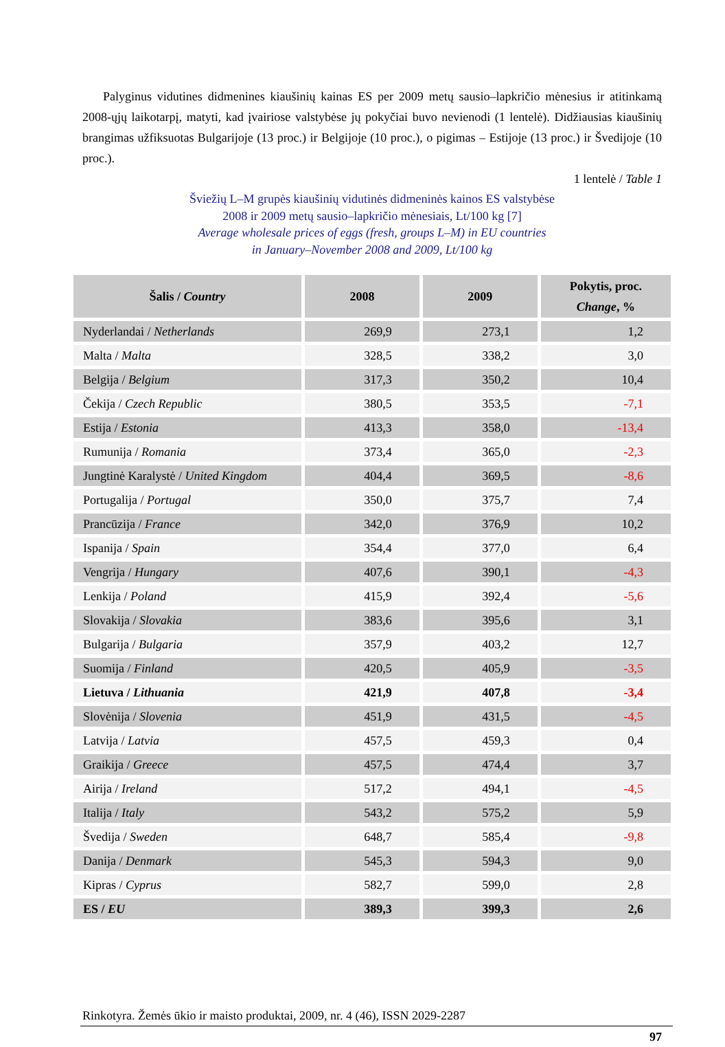Palyginus vidutines didmenines kiaušinių kainas ES per 2009 metų sausio–lapkričio mėnesius ir atitinkamą 2008-ųjų laikotarpį, matyti, kad įvairiose valstybėse jų pokyčiai buvo nevienodi (1 lentelė). Didžiausias kiaušinių brangimas užfiksuotas Bulgarijoje (13 proc.) ir Belgijoje (10 proc.), o pigimas – Estijoje (13 proc.) ir Švedijoje (10 proc.).
1 lentelė / Table 1
Šviežių L–M grupės kiaušinių vidutinės didmeninės kainos ES valstybėse
2008 ir 2009 metų sausio–lapkričio mėnesiais, Lt/100 kg [7]
Average wholesale prices of eggs (fresh, groups L–M) in EU countries
in January–November 2008 and 2009, Lt/100 kg
| Šalis / Country | 2008 | 2009 | Pokytis, proc. Change , % |
| --- | --- | --- | --- |
| Nyderlandai / Netherlands | 269,9 | 273,1 | 1,2 |
| Malta / Malta | 328,5 | 338,2 | 3,0 |
| Belgija / Belgium | 317,3 | 350,2 | 10,4 |
| Čekija / Czech Republic | 380,5 | 353,5 | -7,1 |
| Estija / Estonia | 413,3 | 358,0 | -13,4 |
| Rumunija / Romania | 373,4 | 365,0 | -2,3 |
| Jungtinė Karalystė / United Kingdom | 404,4 | 369,5 | -8,6 |
| Portugalija / Portugal | 350,0 | 375,7 | 7,4 |
| Prancūzija / France | 342,0 | 376,9 | 10,2 |
| Ispanija / Spain | 354,4 | 377,0 | 6,4 |
| Vengrija / Hungary | 407,6 | 390,1 | -4,3 |
| Lenkija / Poland | 415,9 | 392,4 | -5,6 |
| Slovakija / Slovakia | 383,6 | 395,6 | 3,1 |
| Bulgarija / Bulgaria | 357,9 | 403,2 | 12,7 |
| Suomija / Finland | 420,5 | 405,9 | -3,5 |
| Lietuva / Lithuania | 421,9 | 407,8 | -3,4 |
| Slovėnija / Slovenia | 451,9 | 431,5 | -4,5 |
| Latvija / Latvia | 457,5 | 459,3 | 0,4 |
| Graikija / Greece | 457,5 | 474,4 | 3,7 |
| Airija / Ireland | 517,2 | 494,1 | -4,5 |
| Italija / Italy | 543,2 | 575,2 | 5,9 |
| Švedija / Sweden | 648,7 | 585,4 | -9,8 |
| Danija / Denmark | 545,3 | 594,3 | 9,0 |
| Kipras / Cyprus | 582,7 | 599,0 | 2,8 |
| ES / EU | 389,3 | 399,3 | 2,6 |
Rinkotyra. Žemės ūkio ir maisto produktai, 2009, nr. 4 (46), ISSN 2029-2287
97